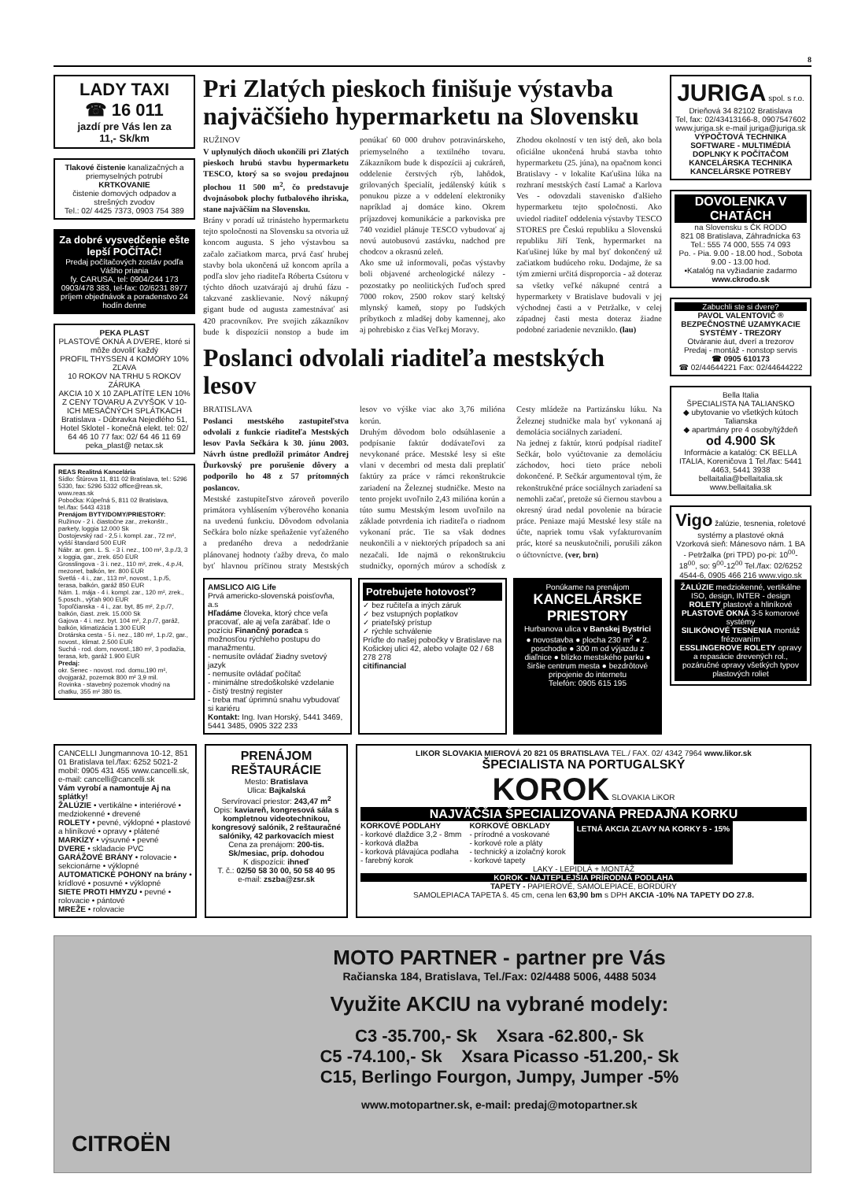8
LADY TAXI
☎ 16 011
jazdí pre Vás len za
11,- Sk/km
Tlakové čistenie kanalizačných a priemyselných potrubí
KRTKOVANIE
čistenie domových odpadov a strešných zvodov
Tel.: 02/ 4425 7373, 0903 754 389
Za dobré vysvedčenie ešte lepší POČÍTAČ!
Predaj počítačových zostáv podľa Vášho priania
fy. CARUSA, tel: 0904/244 173 0903/478 383, tel-fax: 02/6231 8977 príjem objednávok a poradenstvo 24 hodín denne
PEKA PLAST
PLASTOVÉ OKNÁ A DVERE, ktoré si môže dovoliť každý
PROFIL THYSSEN 4 KOMORY 10% ZĽAVA
10 ROKOV NA TRHU 5 ROKOV ZÁRUKA
AKCIA 10 X 10 ZAPLATÍTE LEN 10% Z CENY TOVARU A ZVYŠOK V 10-ICH MESAČNÝCH SPLÁTKACH
Bratislava - Dúbravka Nejedlého 51, Hotel Sklotel - konečná elekt. tel: 02/ 64 46 10 77 fax: 02/ 64 46 11 69 peka_plast@ netax.sk
REAS Realitná Kancelária
Sídlo: Štúrova 11, 811 02 Bratislava, tel.: 5296 5330, fax: 5296 5332 office@reas.sk, www.reas.sk
Pobočka: Kúpeľná 5, 811 02 Bratislava, tel./fax: 5443 4318
Prenájom BYTY/DOMY/PRIESTORY:
Ružinov - 2 i. čiastočne zar., zrekonštr., parkety, loggia 12.000 Sk
Dostojevský rad - 2,5 i. kompl. zar., 72 m², vyšší štandard 500 EUR
Nábr. ar. gen. L. S. - 3 i. nez., 100 m², 3.p./3, 3 x loggia, gar., zrek. 650 EUR
Grosslingova - 3 i. nez., 110 m², zrek., 4.p./4, mezonet, balkón, ter. 800 EUR
Svetlá - 4 i., zar., 113 m², novost., 1.p./5, terasa, balkón, garáž 850 EUR
Nám. 1. mája - 4 i. kompl. zar., 120 m², zrek., 5.posch., výťah 900 EUR
Topoľčianska - 4 i., zar. byt, 85 m², 2.p./7, balkón, čiast. zrek. 15.000 Sk
Gajova - 4 i. nez. byt. 104 m², 2.p./7, garáž, balkón, klimatizácia 1.300 EUR
Drotárska cesta - 5 i. nez., 180 m², 1.p./2, gar., novost., klimat. 2.500 EUR
Suchá - rod. dom, novost.,180 m², 3 podlažia, terasa, krb, garáž 1.900 EUR
Predaj:
okr. Senec - novost. rod. domu,190 m², dvojgaráž, pozemok 800 m² 3,9 mil.
Rovinka - stavebný pozemok vhodný na chatku, 355 m² 380 tis.
Pri Zlatých pieskoch finišuje výstavba najväčšieho hypermarketu na Slovensku
RUŽINOV
V uplynulých dňoch ukončili pri Zlatých pieskoch hrubú stavbu hypermarketu TESCO, ktorý sa so svojou predajnou plochou 11 500 m<sup>2</sup>, čo predstavuje dvojnásobok plochy futbalového ihriska, stane najväčším na Slovensku.
Brány v poradí už trinásteho hypermarketu tejto spoločnosti na Slovensku sa otvoria už koncom augusta. S jeho výstavbou sa začalo začiatkom marca, prvá časť hrubej stavby bola ukončená už koncom apríla a podľa slov jeho riaditeľa Róberta Csútoru v týchto dňoch uzatvárajú aj druhú fázu - takzvané zasklievanie. Nový nákupný gigant bude od augusta zamestnávať asi 420 pracovníkov. Pre svojich zákazníkov bude k dispozícii nonstop a bude im ponúkať 60 000 druhov potravinárskeho, priemyselného a textilného tovaru. Zákazníkom bude k dispozícii aj cukráreň, oddelenie čerstvých rýb, lahôdok, grilovaných špecialít, jedálenský kútik s ponukou pizze a v oddelení elektroniky napríklad aj domáce kino. Okrem príjazdovej komunikácie a parkoviska pre 740 vozidiel plánuje TESCO vybudovať aj novú autobusovú zastávku, nadchod pre chodcov a okrasnú zeleň.
Ako sme už informovali, počas výstavby boli objavené archeologické nálezy - pozostatky po neolitických ľuďoch spred 7000 rokov, 2500 rokov starý keltský mlynský kameň, stopy po ľudských príbytkoch z mladšej doby kamennej, ako aj pohrebisko z čias Veľkej Moravy.
Zhodou okolností v ten istý deň, ako bola oficiálne ukončená hrubá stavba tohto hypermarketu (25. júna), na opačnom konci Bratislavy - v lokalite Kaťušina lúka na rozhraní mestských častí Lamač a Karlova Ves - odovzdali stavenisko ďalšieho hypermarketu tejto spoločnosti. Ako uviedol riaditeľ oddelenia výstavby TESCO STORES pre Českú republiku a Slovenskú republiku Jiří Tenk, hypermarket na Kaťušinej lúke by mal byť dokončený už začiatkom budúceho roku. Dodajme, že sa tým zmierni určitá disproporcia - až doteraz sa všetky veľké nákupné centrá a hypermarkety v Bratislave budovali v jej východnej časti a v Petržalke, v celej západnej časti mesta doteraz žiadne podobné zariadenie nevzniklo. (lau)
Poslanci odvolali riaditeľa mestských lesov
BRATISLAVA
Poslanci mestského zastupiteľstva odvolali z funkcie riaditeľa Mestských lesov Pavla Sečkára k 30. júnu 2003. Návrh ústne predložil primátor Andrej Ďurkovský pre porušenie dôvery a podporilo ho 48 z 57 prítomných poslancov.
Mestské zastupiteľstvo zároveň poverilo primátora vyhlásením výberového konania na uvedenú funkciu. Dôvodom odvolania Sečkára bolo nízke speňaženie vyťaženého a predaného dreva a nedodržanie plánovanej hodnoty ťažby dreva, čo malo byť hlavnou príčinou straty Mestských lesov vo výške viac ako 3,76 milióna korún.
Druhým dôvodom bolo odsúhlasenie a podpísanie faktúr dodávateľovi za nevykonané práce. Mestské lesy si ešte vlani v decembri od mesta dali preplatiť faktúry za práce v rámci rekonštrukcie zariadení na Železnej studničke. Mesto na tento projekt uvoľnilo 2,43 milióna korún a túto sumu Mestským lesom uvoľnilo na základe potvrdenia ich riaditeľa o riadnom vykonaní prác. Tie sa však dodnes neukončili a v niektorých prípadoch sa ani nezačali. Ide najmä o rekonštrukciu studničky, oporných múrov a schodísk z Cesty mládeže na Partizánsku lúku. Na Železnej studničke mala byť vykonaná aj demolácia sociálnych zariadení.
Na jednej z faktúr, ktorú podpísal riaditeľ Sečkár, bolo vyúčtovanie za demoláciu záchodov, hoci tieto práce neboli dokončené. P. Sečkár argumentoval tým, že rekonštrukčné práce sociálnych zariadení sa nemohli začať, pretože sú čiernou stavbou a okresný úrad nedal povolenie na búracie práce. Peniaze majú Mestské lesy stále na účte, napriek tomu však vyfakturovaním prác, ktoré sa neuskutočnili, porušili zákon o účtovníctve. (ver, brn)
AMSLICO AIG Life
Prvá americko-slovenská poisťovňa, a.s
Hľadáme človeka, ktorý chce veľa pracovať, ale aj veľa zarábať. Ide o pozíciu Finančný poradca s možnosťou rýchleho postupu do manažmentu.
- nemusíte ovládať žiadny svetový jazyk
- nemusíte ovládať počítač
- minimálne stredoškolské vzdelanie
- čistý trestný register
- treba mať úprimnú snahu vybudovať si kariéru
Kontakt: Ing. Ivan Horský, 5441 3469, 5441 3485, 0905 322 233
Potrebujete hotovosť?
✓ bez ručiteľa a iných záruk
✓ bez vstupných poplatkov
✓ priateľský prístup
✓ rýchle schválenie
Príďte do našej pobočky v Bratislave na Košickej ulici 42, alebo volajte 02 / 68 278 278
citifinancial
Ponúkame na prenájom
KANCELÁRSKE PRIESTORY
Hurbanova ulica v Banskej Bystrici
● novostavba ● plocha 230 m<sup>2</sup> ● 2. poschodie ● 300 m od výjazdu z diaľnice ● blízko mestského parku ● širšie centrum mesta ● bezdrôtové pripojenie do internetu
Telefón: 0905 615 195
JURIGA spol. s r.o.
Drieňová 34 82102 Bratislava
Tel, fax: 02/43413166-8, 0907547602
www.juriga.sk e-mail juriga@juriga.sk
VÝPOČTOVÁ TECHNIKA
SOFTWARE - MULTIMÉDIÁ
DOPLNKY K POČÍTAČOM
KANCELÁRSKA TECHNIKA
KANCELÁRSKE POTREBY
DOVOLENKA V CHATÁCH
na Slovensku s ČK RODO
821 08 Bratislava, Záhradnícka 63
Tel.: 555 74 000, 555 74 093
Po. - Pia. 9.00 - 18.00 hod., Sobota 9.00 - 13.00 hod.
▪Katalóg na vyžiadanie zadarmo
www.ckrodo.sk
Zabuchli ste si dvere?
PAVOL VALENTOVIČ ®
BEZPEČNOSTNÉ UZAMYKACIE SYSTÉMY - TREZORY
Otváranie áut, dverí a trezorov
Predaj - montáž - nonstop servis
☎ 0905 610173
☎ 02/44644221 Fax: 02/44644222
Bella Italia
ŠPECIALISTA NA TALIANSKO
◆ ubytovanie vo všetkých kútoch Talianska
◆ apartmány pre 4 osoby/týždeň
od 4.900 Sk
Informácie a katalóg: CK BELLA ITALIA, Koreničova 1 Tel./fax: 5441 4463, 5441 3938
bellaitalia@bellaitalia.sk www.bellaitalia.sk
Vigo žalúzie, tesnenia, roletové systémy a plastové okná
Vzorková sieň: Mánesovo nám. 1 BA - Petržalka (pri TPD) po-pi: 10<sup>00</sup>-18<sup>00</sup>, so: 9<sup>00</sup>-12<sup>00</sup> Tel./fax: 02/6252 4544-6, 0905 466 216 www.vigo.sk
ŽALÚZIE medziokenné, vertikálne ISO, design, INTER - design
ROLETY plastové a hliníkové
PLASTOVÉ OKNÁ 3-5 komorové systémy
SILIKÓNOVÉ TESNENIA montáž frézovaním
ESSLINGEROVE ROLETY opravy a repasácie drevených rol., pozáručné opravy všetkých typov plastových roliet
CANCELLI Jungmannova 10-12, 851 01 Bratislava tel./fax: 6252 5021-2 mobil: 0905 431 455 www.cancelli.sk, e-mail: cancelli@cancelli.sk
Vám vyrobí a namontuje Aj na splátky!
ŽALÚZIE • vertikálne • interiérové • medziokenné • drevené
ROLETY • pevné, výklopné • plastové a hliníkové • opravy • plátené
MARKÍZY • výsuvné • pevné
DVERE • skladacie PVC
GARÁŽOVÉ BRÁNY • rolovacie • sekcionárne • výklopné
AUTOMATICKÉ POHONY na brány • krídlové • posuvné • výklopné
SIETE PROTI HMYZU • pevné • rolovacie • pántové
MREŽE • rolovacie
PRENÁJOM REŠTAURÁCIE
Mesto: Bratislava
Ulica: Bajkalská
Servírovací priestor: 243,47 m<sup>2</sup>
Opis: kaviareň, kongresová sála s kompletnou videotechnikou, kongresový salónik, 2 reštauračné salóniky, 42 parkovacích miest
Cena za prenájom: 200-tis. Sk/mesiac, príp. dohodou
K dispozícii: ihneď
T. č.: 02/50 58 30 00, 50 58 40 95
e-mail: zszba@zsr.sk
LIKOR SLOVAKIA MIEROVÁ 20 821 05 BRATISLAVA TEL./ FAX. 02/ 4342 7964 www.likor.sk
ŠPECIALISTA NA PORTUGALSKÝ
KOROK SLOVAKIA LiKOR
NAJVÄČŠIA ŠPECIALIZOVANÁ PREDAJŇA KORKU
KORKOVÉ PODLAHY
- korkové dlaždice 3,2 - 8mm
- korková dlažba
- korková plávajúca podlaha
- farebný korok
KORKOVÉ OBKLADY
- prírodné a voskované
- korkové role a pláty
- technický a izolačný korok
- korkové tapety
LETNÁ AKCIA ZĽAVY NA KORKY 5 - 15%
LAKY - LEPIDLÁ + MONTÁŽ
KOROK - NAJTEPLEJŠIA PRÍRODNÁ PODLAHA
TAPETY - PAPIEROVÉ, SAMOLEPIACE, BORDÚRY
SAMOLEPIACA TAPETA š. 45 cm, cena len 63,90 bm s DPH AKCIA -10% NA TAPETY DO 27.8.
CITROËN
MOTO PARTNER - partner pre Vás
Račianska 184, Bratislava, Tel./Fax: 02/4488 5006, 4488 5034
Využite AKCIU na vybrané modely:
C3 -35.700,- Sk Xsara -62.800,- Sk
C5 -74.100,- Sk Xsara Picasso -51.200,- Sk
C15, Berlingo Fourgon, Jumpy, Jumper -5%
www.motopartner.sk, e-mail: predaj@motopartner.sk